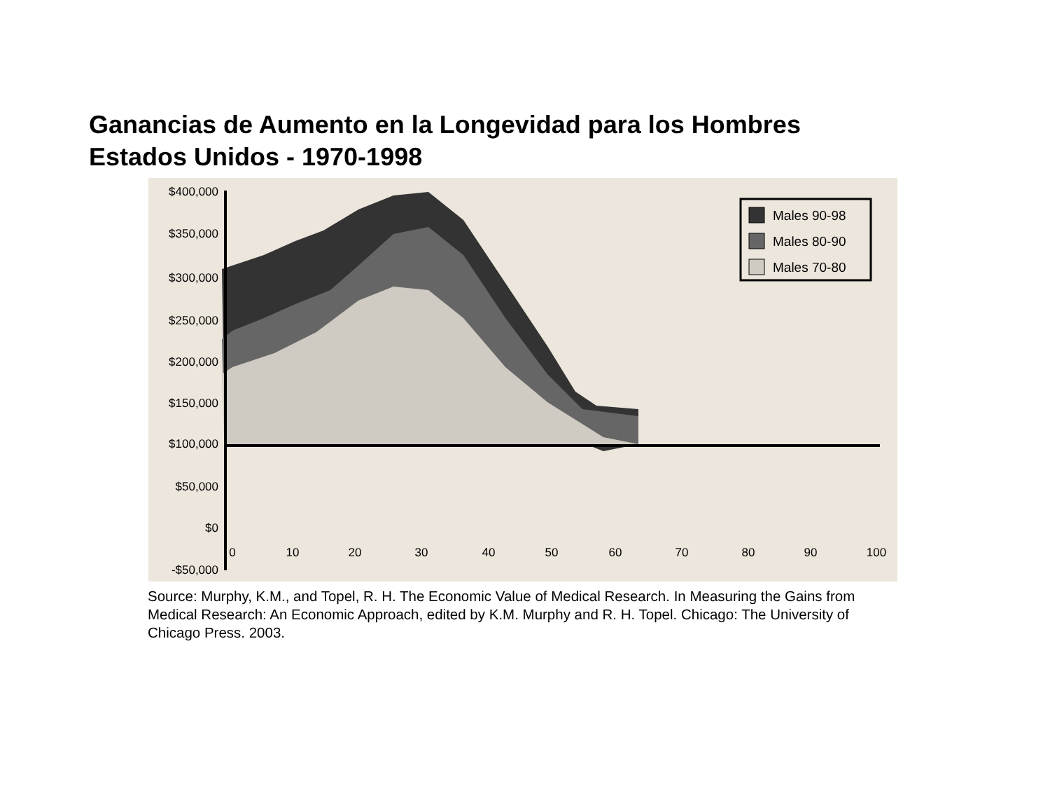Ganancias de Aumento en la Longevidad para los Hombres
Estados Unidos - 1970-1998
$400,000
$350,000
$300,000
$250,000
$200,000
$150,000
$100,000
$50,000
$0
-$50,000
0
10
20
30
40
50
60
70
80
90
100
Males 90-98
Males 80-90
Males 70-80
Source: Murphy, K.M., and Topel, R. H. The Economic Value of Medical Research. In Measuring the Gains from Medical Research: An Economic Approach, edited by K.M. Murphy and R. H. Topel. Chicago: The University of Chicago Press. 2003.